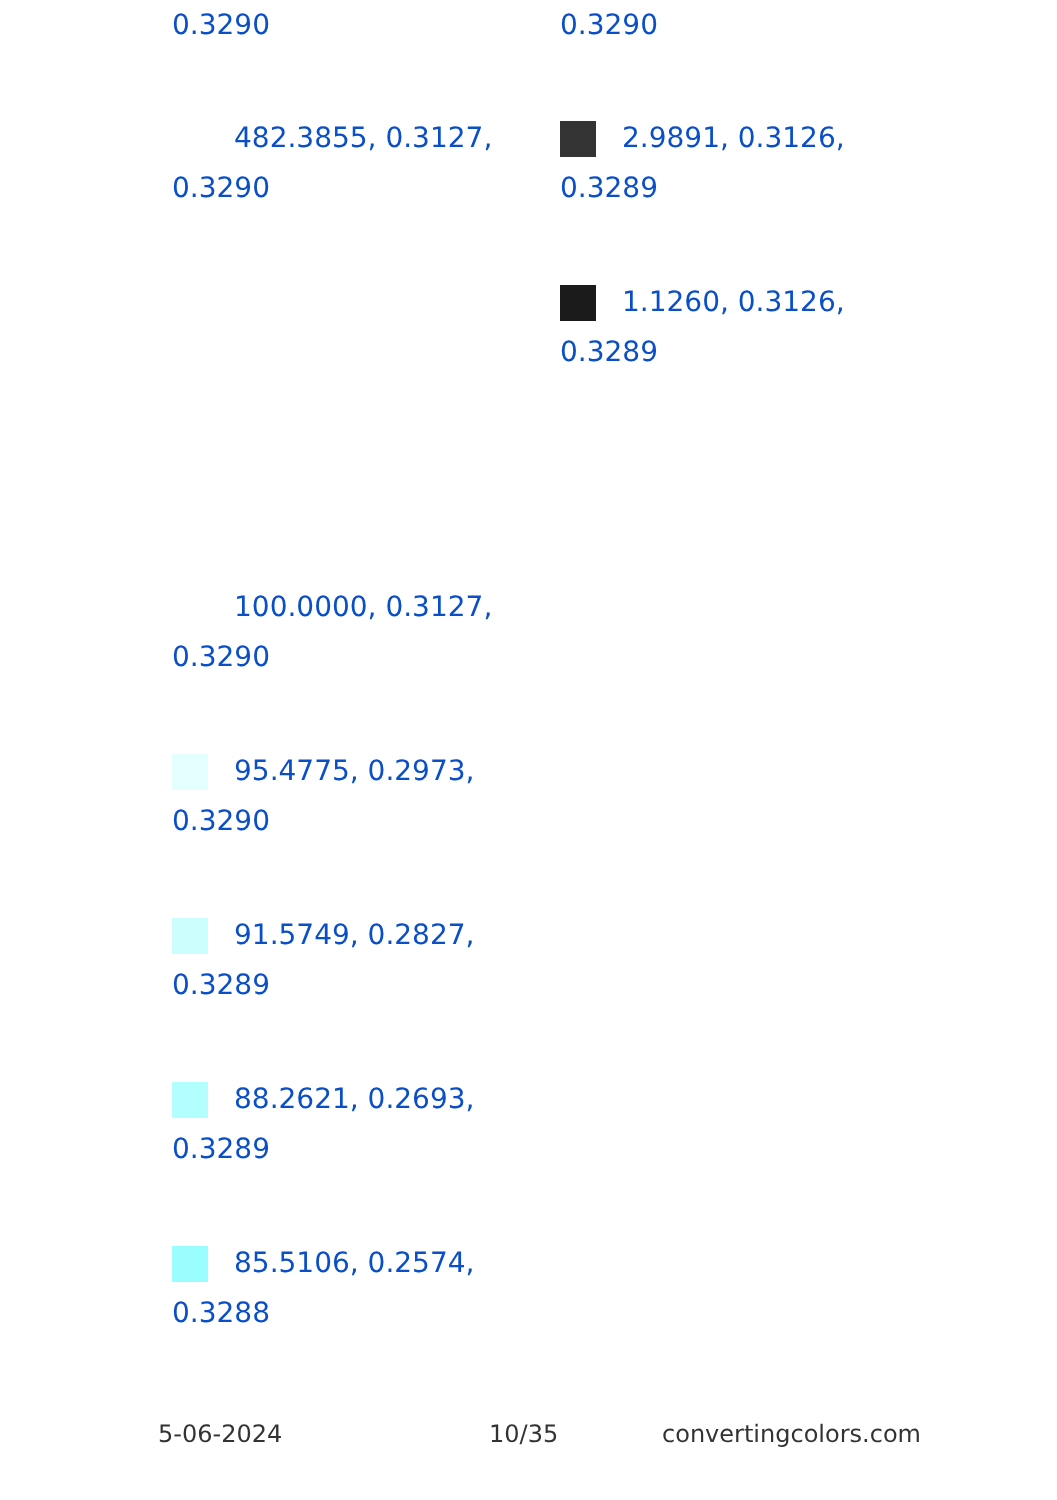0.3290 0.3290
482.3855, 0.3127, 0.3290
2.9891, 0.3126, 0.3289
1.1260, 0.3126, 0.3289
100.0000, 0.3127, 0.3290
95.4775, 0.2973, 0.3290
91.5749, 0.2827, 0.3289
88.2621, 0.2693, 0.3289
85.5106, 0.2574, 0.3288
5-06-2024 10/35 convertingcolors.com